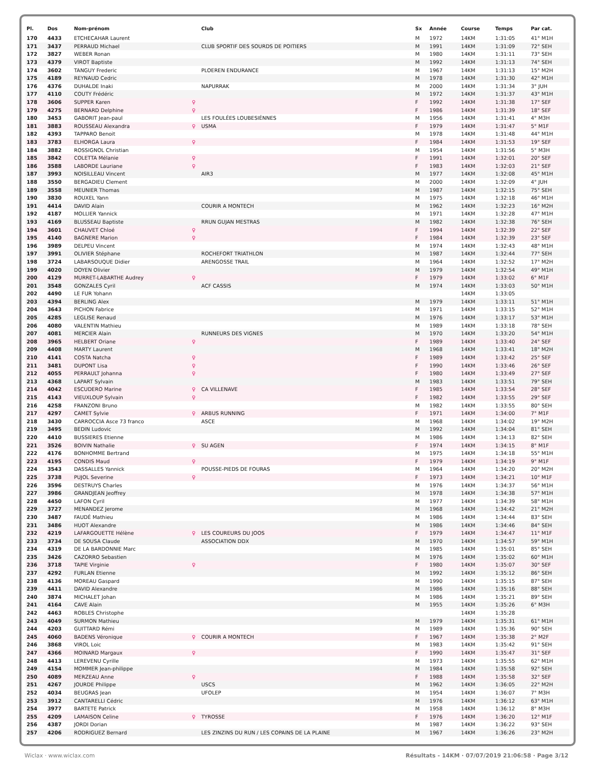| Pl. | Dos | Nom-prénom | | Club | Sx | Année | Course | Temps | Par cat. |
| --- | --- | --- | --- | --- | --- | --- | --- | --- | --- |
| 170 | 4433 | ETCHECAHAR Laurent | | | M | 1972 | 14KM | 1:31:05 | 41° M1H |
| 171 | 3437 | PERRAUD Michael | | CLUB SPORTIF DES SOURDS DE POITIERS | M | 1991 | 14KM | 1:31:09 | 72° SEH |
| 172 | 3827 | WEBER Ronan | | | M | 1980 | 14KM | 1:31:11 | 73° SEH |
| 173 | 4379 | VIROT Baptiste | | | M | 1992 | 14KM | 1:31:13 | 74° SEH |
| 174 | 3602 | TANGUY Frederic | | PLOEREN ENDURANCE | M | 1967 | 14KM | 1:31:13 | 15° M2H |
| 175 | 4189 | REYNAUD Cedric | | | M | 1978 | 14KM | 1:31:30 | 42° M1H |
| 176 | 4376 | DUHALDE Inaki | | NAPURRAK | M | 2000 | 14KM | 1:31:34 | 3° JUH |
| 177 | 4110 | COUTY Frédéric | | | M | 1972 | 14KM | 1:31:37 | 43° M1H |
| 178 | 3606 | SUPPER Karen | ♀ | | F | 1992 | 14KM | 1:31:38 | 17° SEF |
| 179 | 4275 | BERNARD Delphine | ♀ | | F | 1986 | 14KM | 1:31:39 | 18° SEF |
| 180 | 3453 | GABORIT Jean-paul | | LES FOULÉES LOUBESIÉNNES | M | 1956 | 14KM | 1:31:41 | 4° M3H |
| 181 | 3883 | ROUSSEAU Alexandra | ♀ | USMA | F | 1979 | 14KM | 1:31:47 | 5° M1F |
| 182 | 4393 | TAPPARO Benoit | | | M | 1978 | 14KM | 1:31:48 | 44° M1H |
| 183 | 3783 | ELHORGA Laura | ♀ | | F | 1984 | 14KM | 1:31:53 | 19° SEF |
| 184 | 3882 | ROSSIGNOL Christian | | | M | 1954 | 14KM | 1:31:56 | 5° M3H |
| 185 | 3842 | COLETTA Mélanie | ♀ | | F | 1991 | 14KM | 1:32:01 | 20° SEF |
| 186 | 3588 | LABORDE Lauriane | ♀ | | F | 1983 | 14KM | 1:32:03 | 21° SEF |
| 187 | 3993 | NOISILLEAU Vincent | | AIR3 | M | 1977 | 14KM | 1:32:08 | 45° M1H |
| 188 | 3550 | BERGADIEU Clement | | | M | 2000 | 14KM | 1:32:09 | 4° JUH |
| 189 | 3558 | MEUNIER Thomas | | | M | 1987 | 14KM | 1:32:15 | 75° SEH |
| 190 | 3830 | ROUXEL Yann | | | M | 1975 | 14KM | 1:32:18 | 46° M1H |
| 191 | 4414 | DAVID Alain | | COURIR A MONTECH | M | 1962 | 14KM | 1:32:23 | 16° M2H |
| 192 | 4187 | MOLLIER Yannick | | | M | 1971 | 14KM | 1:32:28 | 47° M1H |
| 193 | 4169 | BLUSSEAU Baptiste | | RRUN GUJAN MESTRAS | M | 1982 | 14KM | 1:32:38 | 76° SEH |
| 194 | 3601 | CHAUVET Chloé | ♀ | | F | 1994 | 14KM | 1:32:39 | 22° SEF |
| 195 | 4140 | BAGNERE Marion | ♀ | | F | 1984 | 14KM | 1:32:39 | 23° SEF |
| 196 | 3989 | DELPEU Vincent | | | M | 1974 | 14KM | 1:32:43 | 48° M1H |
| 197 | 3991 | OLIVIER Stéphane | | ROCHEFORT TRIATHLON | M | 1987 | 14KM | 1:32:44 | 77° SEH |
| 198 | 3724 | LABARSOUQUE Didier | | ARENGOSSE TRAIL | M | 1964 | 14KM | 1:32:52 | 17° M2H |
| 199 | 4020 | DOYEN Olivier | | | M | 1979 | 14KM | 1:32:54 | 49° M1H |
| 200 | 4129 | MURRET-LABARTHE Audrey | ♀ | | F | 1979 | 14KM | 1:33:02 | 6° M1F |
| 201 | 3548 | GONZALES Cyril | | ACF CASSIS | M | 1974 | 14KM | 1:33:03 | 50° M1H |
| 202 | 4490 | LE FUR Yohann | | | | | 14KM | 1:33:05 | |
| 203 | 4394 | BERLING Alex | | | M | 1979 | 14KM | 1:33:11 | 51° M1H |
| 204 | 3643 | PICHON Fabrice | | | M | 1971 | 14KM | 1:33:15 | 52° M1H |
| 205 | 4285 | LEGLISE Renaud | | | M | 1976 | 14KM | 1:33:17 | 53° M1H |
| 206 | 4080 | VALENTIN Mathieu | | | M | 1989 | 14KM | 1:33:18 | 78° SEH |
| 207 | 4081 | MERCIER Alain | | RUNNEURS DES VIGNES | M | 1970 | 14KM | 1:33:20 | 54° M1H |
| 208 | 3965 | HELBERT Oriane | ♀ | | F | 1989 | 14KM | 1:33:40 | 24° SEF |
| 209 | 4408 | MARTY Laurent | | | M | 1968 | 14KM | 1:33:41 | 18° M2H |
| 210 | 4141 | COSTA Natcha | ♀ | | F | 1989 | 14KM | 1:33:42 | 25° SEF |
| 211 | 3481 | DUPONT Lisa | ♀ | | F | 1990 | 14KM | 1:33:46 | 26° SEF |
| 212 | 4055 | PERRAULT Johanna | ♀ | | F | 1980 | 14KM | 1:33:49 | 27° SEF |
| 213 | 4368 | LAPART Sylvain | | | M | 1983 | 14KM | 1:33:51 | 79° SEH |
| 214 | 4042 | ESCUDERO Marine | ♀ | CA VILLENAVE | F | 1985 | 14KM | 1:33:54 | 28° SEF |
| 215 | 4143 | VIEUXLOUP Sylvain | ♀ | | F | 1982 | 14KM | 1:33:55 | 29° SEF |
| 216 | 4258 | FRANZONI Bruno | | | M | 1982 | 14KM | 1:33:55 | 80° SEH |
| 217 | 4297 | CAMET Sylvie | ♀ | ARBUS RUNNING | F | 1971 | 14KM | 1:34:00 | 7° M1F |
| 218 | 3430 | CARROCCIA Asce 73 franco | | ASCE | M | 1968 | 14KM | 1:34:02 | 19° M2H |
| 219 | 3495 | BEDIN Ludovic | | | M | 1992 | 14KM | 1:34:04 | 81° SEH |
| 220 | 4410 | BUSSIERES Etienne | | | M | 1986 | 14KM | 1:34:13 | 82° SEH |
| 221 | 3526 | BOIVIN Nathalie | ♀ | SU AGEN | F | 1974 | 14KM | 1:34:15 | 8° M1F |
| 222 | 4176 | BONHOMME Bertrand | | | M | 1975 | 14KM | 1:34:18 | 55° M1H |
| 223 | 4195 | CONDIS Maud | ♀ | | F | 1979 | 14KM | 1:34:19 | 9° M1F |
| 224 | 3543 | DASSALLES Yannick | | POUSSE-PIEDS DE FOURAS | M | 1964 | 14KM | 1:34:20 | 20° M2H |
| 225 | 3738 | PUJOL Severine | ♀ | | F | 1973 | 14KM | 1:34:21 | 10° M1F |
| 226 | 3596 | DESTRUYS Charles | | | M | 1976 | 14KM | 1:34:37 | 56° M1H |
| 227 | 3986 | GRANDJEAN Jeoffrey | | | M | 1978 | 14KM | 1:34:38 | 57° M1H |
| 228 | 4450 | LAFON Cyril | | | M | 1977 | 14KM | 1:34:39 | 58° M1H |
| 229 | 3727 | MENANDEZ Jerome | | | M | 1968 | 14KM | 1:34:42 | 21° M2H |
| 230 | 3487 | FAUDÉ Mathieu | | | M | 1986 | 14KM | 1:34:44 | 83° SEH |
| 231 | 3486 | HUOT Alexandre | | | M | 1986 | 14KM | 1:34:46 | 84° SEH |
| 232 | 4219 | LAFARGOUETTE Hélène | ♀ | LES COUREURS DU JOOS | F | 1979 | 14KM | 1:34:47 | 11° M1F |
| 233 | 3734 | DE SOUSA Claude | | ASSOCIATION DDX | M | 1970 | 14KM | 1:34:57 | 59° M1H |
| 234 | 4319 | DE LA BARDONNIE Marc | | | M | 1985 | 14KM | 1:35:01 | 85° SEH |
| 235 | 3426 | CAZORRO Sebastien | | | M | 1976 | 14KM | 1:35:02 | 60° M1H |
| 236 | 3718 | TAPIE Virginie | ♀ | | F | 1980 | 14KM | 1:35:07 | 30° SEF |
| 237 | 4292 | FURLAN Etienne | | | M | 1992 | 14KM | 1:35:12 | 86° SEH |
| 238 | 4136 | MOREAU Gaspard | | | M | 1990 | 14KM | 1:35:15 | 87° SEH |
| 239 | 4411 | DAVID Alexandre | | | M | 1986 | 14KM | 1:35:16 | 88° SEH |
| 240 | 3874 | MICHALET Johan | | | M | 1986 | 14KM | 1:35:21 | 89° SEH |
| 241 | 4164 | CAVE Alain | | | M | 1955 | 14KM | 1:35:26 | 6° M3H |
| 242 | 4463 | ROBLES Christophe | | | | | 14KM | 1:35:28 | |
| 243 | 4049 | SURMON Mathieu | | | M | 1979 | 14KM | 1:35:31 | 61° M1H |
| 244 | 4203 | GUITTARD Rémi | | | M | 1989 | 14KM | 1:35:36 | 90° SEH |
| 245 | 4060 | BADENS Véronique | ♀ | COURIR A MONTECH | F | 1967 | 14KM | 1:35:38 | 2° M2F |
| 246 | 3868 | VIROL Loic | | | M | 1983 | 14KM | 1:35:42 | 91° SEH |
| 247 | 4366 | MOINARD Margaux | ♀ | | F | 1990 | 14KM | 1:35:47 | 31° SEF |
| 248 | 4413 | LEREVENU Cyrille | | | M | 1973 | 14KM | 1:35:55 | 62° M1H |
| 249 | 4154 | MOMMER Jean-philippe | | | M | 1984 | 14KM | 1:35:58 | 92° SEH |
| 250 | 4089 | MERZEAU Anne | ♀ | | F | 1988 | 14KM | 1:35:58 | 32° SEF |
| 251 | 4267 | JOURDE Philippe | | USCS | M | 1962 | 14KM | 1:36:05 | 22° M2H |
| 252 | 4034 | BEUGRAS Jean | | UFOLEP | M | 1954 | 14KM | 1:36:07 | 7° M3H |
| 253 | 3912 | CANTARELLI Cédric | | | M | 1976 | 14KM | 1:36:12 | 63° M1H |
| 254 | 3977 | BARTETE Patrick | | | M | 1958 | 14KM | 1:36:12 | 8° M3H |
| 255 | 4209 | LAMAISON Celine | ♀ | TYROSSE | F | 1976 | 14KM | 1:36:20 | 12° M1F |
| 256 | 4387 | JORDI Dorian | | | M | 1987 | 14KM | 1:36:22 | 93° SEH |
| 257 | 4206 | RODRIGUEZ Bernard | | LES ZINZINS DU RUN / LES COPAINS DE LA PLAINE | M | 1967 | 14KM | 1:36:26 | 23° M2H |
Wiclax · www.wiclax.com Résultats - 14KM · 07/07/2019 21:06:58 · Page 3/12